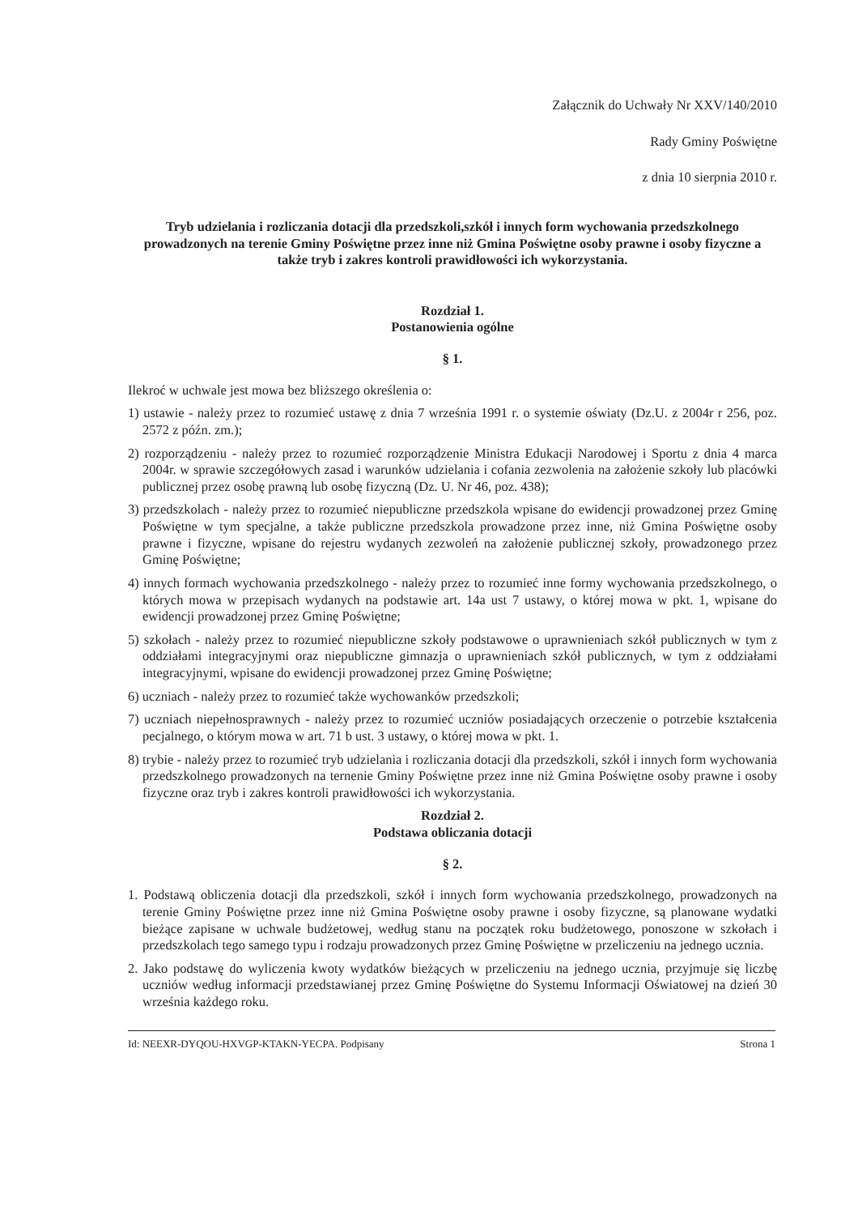Załącznik do Uchwały Nr XXV/140/2010
Rady Gminy Poświętne
z dnia 10 sierpnia 2010 r.
Tryb udzielania i rozliczania dotacji dla przedszkoli,szkół i innych form wychowania przedszkolnego prowadzonych na terenie Gminy Poświętne przez inne niż Gmina Poświętne osoby prawne i osoby fizyczne a także tryb i zakres kontroli prawidłowości ich wykorzystania.
Rozdział 1.
Postanowienia ogólne
§ 1.
Ilekroć w uchwale jest mowa bez bliższego określenia o:
1) ustawie - należy przez to rozumieć ustawę z dnia 7 września 1991 r. o systemie oświaty (Dz.U. z 2004r r 256, poz. 2572 z późn. zm.);
2) rozporządzeniu - należy przez to rozumieć rozporządzenie Ministra Edukacji Narodowej i Sportu z dnia 4 marca 2004r. w sprawie szczegółowych zasad i warunków udzielania i cofania zezwolenia na założenie szkoły lub placówki publicznej przez osobę prawną lub osobę fizyczną (Dz. U. Nr 46, poz. 438);
3) przedszkolach - należy przez to rozumieć niepubliczne przedszkola wpisane do ewidencji prowadzonej przez Gminę Poświętne w tym specjalne, a także publiczne przedszkola prowadzone przez inne, niż Gmina Poświętne osoby prawne i fizyczne, wpisane do rejestru wydanych zezwoleń na założenie publicznej szkoły, prowadzonego przez Gminę Poświętne;
4) innych formach wychowania przedszkolnego - należy przez to rozumieć inne formy wychowania przedszkolnego, o których mowa w przepisach wydanych na podstawie art. 14a ust 7 ustawy, o której mowa w pkt. 1, wpisane do ewidencji prowadzonej przez Gminę Poświętne;
5) szkołach - należy przez to rozumieć niepubliczne szkoły podstawowe o uprawnieniach szkół publicznych w tym z oddziałami integracyjnymi oraz niepubliczne gimnazja o uprawnieniach szkół publicznych, w tym z oddziałami integracyjnymi, wpisane do ewidencji prowadzonej przez Gminę Poświętne;
6) uczniach - należy przez to rozumieć także wychowanków przedszkoli;
7) uczniach niepełnosprawnych - należy przez to rozumieć uczniów posiadających orzeczenie o potrzebie kształcenia pecjalnego, o którym mowa w art. 71 b ust. 3 ustawy, o której mowa w pkt. 1.
8) trybie - należy przez to rozumieć tryb udzielania i rozliczania dotacji dla przedszkoli, szkół i innych form wychowania przedszkolnego prowadzonych na ternenie Gminy Poświętne przez inne niż Gmina Poświętne osoby prawne i osoby fizyczne oraz tryb i zakres kontroli prawidłowości ich wykorzystania.
Rozdział 2.
Podstawa obliczania dotacji
§ 2.
1. Podstawą obliczenia dotacji dla przedszkoli, szkół i innych form wychowania przedszkolnego, prowadzonych na terenie Gminy Poświętne przez inne niż Gmina Poświętne osoby prawne i osoby fizyczne, są planowane wydatki bieżące zapisane w uchwale budżetowej, według stanu na początek roku budżetowego, ponoszone w szkołach i przedszkolach tego samego typu i rodzaju prowadzonych przez Gminę Poświętne w przeliczeniu na jednego ucznia.
2. Jako podstawę do wyliczenia kwoty wydatków bieżących w przeliczeniu na jednego ucznia, przyjmuje się liczbę uczniów według informacji przedstawianej przez Gminę Poświętne do Systemu Informacji Oświatowej na dzień 30 września każdego roku.
Id: NEEXR-DYQOU-HXVGP-KTAKN-YECPA. Podpisany Strona 1